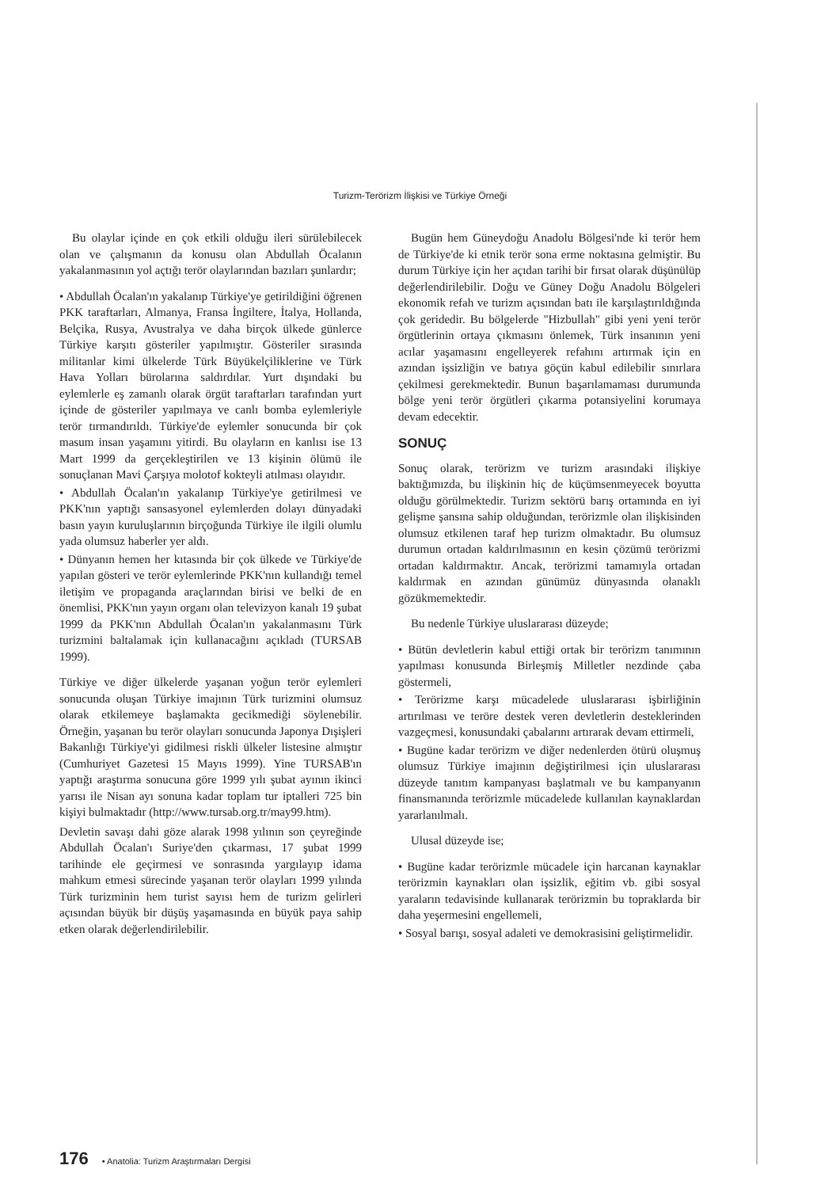Turizm-Terörizm İlişkisi ve Türkiye Örneği
Bu olaylar içinde en çok etkili olduğu ileri sürülebilecek olan ve çalışmanın da konusu olan Abdullah Öcalanın yakalanmasının yol açtığı terör olaylarından bazıları şunlardır;
• Abdullah Öcalan'ın yakalanıp Türkiye'ye getirildiğini öğrenen PKK taraftarları, Almanya, Fransa İngiltere, İtalya, Hollanda, Belçika, Rusya, Avustralya ve daha birçok ülkede günlerce Türkiye karşıtı gösteriler yapılmıştır. Gösteriler sırasında militanlar kimi ülkelerde Türk Büyükelçiliklerine ve Türk Hava Yolları bürolarına saldırdılar. Yurt dışındaki bu eylemlerle eş zamanlı olarak örgüt taraftarları tarafından yurt içinde de gösteriler yapılmaya ve canlı bomba eylemleriyle terör tırmandırıldı. Türkiye'de eylemler sonucunda bir çok masum insan yaşamını yitirdi. Bu olayların en kanlısı ise 13 Mart 1999 da gerçekleştirilen ve 13 kişinin ölümü ile sonuçlanan Mavi Çarşıya molotof kokteyli atılması olayıdır.
• Abdullah Öcalan'ın yakalanıp Türkiye'ye getirilmesi ve PKK'nın yaptığı sansasyonel eylemlerden dolayı dünyadaki basın yayın kuruluşlarının birçoğunda Türkiye ile ilgili olumlu yada olumsuz haberler yer aldı.
• Dünyanın hemen her kıtasında bir çok ülkede ve Türkiye'de yapılan gösteri ve terör eylemlerinde PKK'nın kullandığı temel iletişim ve propaganda araçlarından birisi ve belki de en önemlisi, PKK'nın yayın organı olan televizyon kanalı 19 şubat 1999 da PKK'nın Abdullah Öcalan'ın yakalanmasını Türk turizmini baltalamak için kullanacağını açıkladı (TURSAB 1999).
Türkiye ve diğer ülkelerde yaşanan yoğun terör eylemleri sonucunda oluşan Türkiye imajının Türk turizmini olumsuz olarak etkilemeye başlamakta gecikmediği söylenebilir. Örneğin, yaşanan bu terör olayları sonucunda Japonya Dışişleri Bakanlığı Türkiye'yi gidilmesi riskli ülkeler listesine almıştır (Cumhuriyet Gazetesi 15 Mayıs 1999). Yine TURSAB'ın yaptığı araştırma sonucuna göre 1999 yılı şubat ayının ikinci yarısı ile Nisan ayı sonuna kadar toplam tur iptalleri 725 bin kişiyi bulmaktadır (http://www.tursab.org.tr/may99.htm).
Devletin savaşı dahi göze alarak 1998 yılının son çeyreğinde Abdullah Öcalan'ı Suriye'den çıkarması, 17 şubat 1999 tarihinde ele geçirmesi ve sonrasında yargılayıp idama mahkum etmesi sürecinde yaşanan terör olayları 1999 yılında Türk turizminin hem turist sayısı hem de turizm gelirleri açısından büyük bir düşüş yaşamasında en büyük paya sahip etken olarak değerlendirilebilir.
Bugün hem Güneydoğu Anadolu Bölgesi'nde ki terör hem de Türkiye'de ki etnik terör sona erme noktasına gelmiştir. Bu durum Türkiye için her açıdan tarihi bir fırsat olarak düşünülüp değerlendirilebilir. Doğu ve Güney Doğu Anadolu Bölgeleri ekonomik refah ve turizm açısından batı ile karşılaştırıldığında çok geridedir. Bu bölgelerde "Hizbullah" gibi yeni yeni terör örgütlerinin ortaya çıkmasını önlemek, Türk insanının yeni acılar yaşamasını engelleyerek refahını artırmak için en azından işsizliğin ve batıya göçün kabul edilebilir sınırlara çekilmesi gerekmektedir. Bunun başarılamaması durumunda bölge yeni terör örgütleri çıkarma potansiyelini korumaya devam edecektir.
SONUÇ
Sonuç olarak, terörizm ve turizm arasındaki ilişkiye baktığımızda, bu ilişkinin hiç de küçümsenmeyecek boyutta olduğu görülmektedir. Turizm sektörü barış ortamında en iyi gelişme şansına sahip olduğundan, terörizmle olan ilişkisinden olumsuz etkilenen taraf hep turizm olmaktadır. Bu olumsuz durumun ortadan kaldırılmasının en kesin çözümü terörizmi ortadan kaldırmaktır. Ancak, terörizmi tamamıyla ortadan kaldırmak en azından günümüz dünyasında olanaklı gözükmemektedir.
Bu nedenle Türkiye uluslararası düzeyde;
• Bütün devletlerin kabul ettiği ortak bir terörizm tanımının yapılması konusunda Birleşmiş Milletler nezdinde çaba göstermeli,
• Terörizme karşı mücadelede uluslararası işbirliğinin artırılması ve teröre destek veren devletlerin desteklerinden vazgeçmesi, konusundaki çabalarını artırarak devam ettirmeli,
• Bugüne kadar terörizm ve diğer nedenlerden ötürü oluşmuş olumsuz Türkiye imajının değiştirilmesi için uluslararası düzeyde tanıtım kampanyası başlatmalı ve bu kampanyanın finansmanında terörizmle mücadelede kullanılan kaynaklardan yararlanılmalı.
Ulusal düzeyde ise;
• Bugüne kadar terörizmle mücadele için harcanan kaynaklar terörizmin kaynakları olan işsizlik, eğitim vb. gibi sosyal yaraların tedavisinde kullanarak terörizmin bu topraklarda bir daha yeşermesini engellemeli,
• Sosyal barışı, sosyal adaleti ve demokrasisini geliştirmelidir.
176 • Anatolia: Turizm Araştırmaları Dergisi